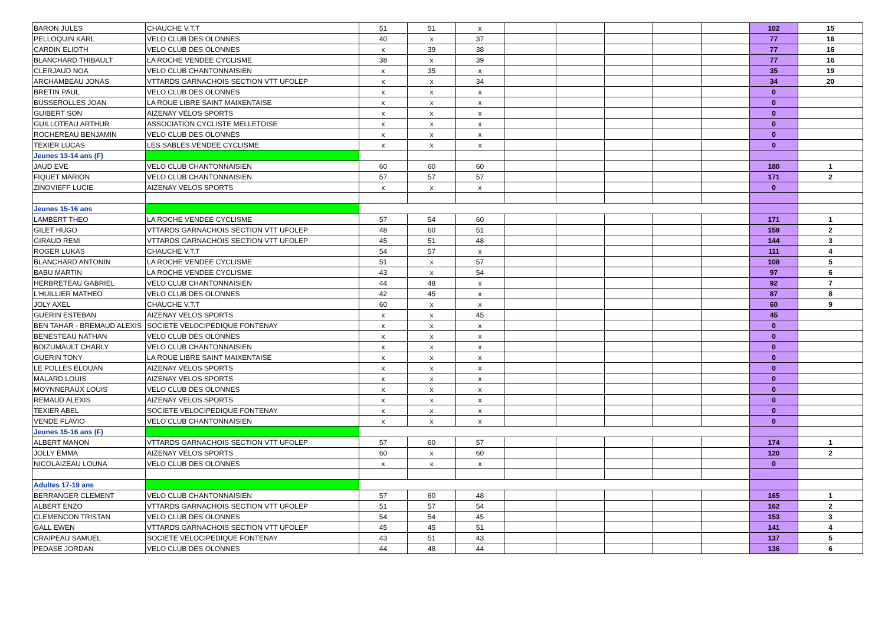| BARON JULES | CHAUCHE V.T.T | 51 | 51 | x | | | | | | 102 | 15 |
| PELLOQUIN KARL | VELO CLUB DES OLONNES | 40 | x | 37 | | | | | | 77 | 16 |
| CARDIN ELIOTH | VELO CLUB DES OLONNES | x | 39 | 38 | | | | | | 77 | 16 |
| BLANCHARD THIBAULT | LA ROCHE VENDEE CYCLISME | 38 | x | 39 | | | | | | 77 | 16 |
| CLERJAUD NOA | VELO CLUB CHANTONNAISIEN | x | 35 | x | | | | | | 35 | 19 |
| ARCHAMBEAU JONAS | VTTARDS GARNACHOIS SECTION VTT UFOLEP | x | x | 34 | | | | | | 34 | 20 |
| BRETIN PAUL | VELO CLUB DES OLONNES | x | x | x | | | | | | 0 | |
| BUSSEROLLES JOAN | LA ROUE LIBRE SAINT MAIXENTAISE | x | x | x | | | | | | 0 | |
| GUIBERT SON | AIZENAY VELOS SPORTS | x | x | x | | | | | | 0 | |
| GUILLOTEAU ARTHUR | ASSOCIATION CYCLISTE MELLETOISE | x | x | x | | | | | | 0 | |
| ROCHEREAU BENJAMIN | VELO CLUB DES OLONNES | x | x | x | | | | | | 0 | |
| TEXIER LUCAS | LES SABLES VENDEE CYCLISME | x | x | x | | | | | | 0 | |
| Jeunes 13-14 ans (F) | | | | | | | | | | | |
| JAUD EVE | VELO CLUB CHANTONNAISIEN | 60 | 60 | 60 | | | | | | 180 | 1 |
| FIQUET MARION | VELO CLUB CHANTONNAISIEN | 57 | 57 | 57 | | | | | | 171 | 2 |
| ZINOVIEFF LUCIE | AIZENAY VELOS SPORTS | x | x | x | | | | | | 0 | |
| Jeunes 15-16 ans | | | | | | | | | | | |
| LAMBERT THEO | LA ROCHE VENDEE CYCLISME | 57 | 54 | 60 | | | | | | 171 | 1 |
| GILET HUGO | VTTARDS GARNACHOIS SECTION VTT UFOLEP | 48 | 60 | 51 | | | | | | 159 | 2 |
| GIRAUD REMI | VTTARDS GARNACHOIS SECTION VTT UFOLEP | 45 | 51 | 48 | | | | | | 144 | 3 |
| ROGER LUKAS | CHAUCHE V.T.T | 54 | 57 | x | | | | | | 111 | 4 |
| BLANCHARD ANTONIN | LA ROCHE VENDEE CYCLISME | 51 | x | 57 | | | | | | 108 | 5 |
| BABU MARTIN | LA ROCHE VENDEE CYCLISME | 43 | x | 54 | | | | | | 97 | 6 |
| HERBRETEAU GABRIEL | VELO CLUB CHANTONNAISIEN | 44 | 48 | x | | | | | | 92 | 7 |
| L'HUILLIER MATHEO | VELO CLUB DES OLONNES | 42 | 45 | x | | | | | | 87 | 8 |
| JOLY AXEL | CHAUCHE V.T.T | 60 | x | x | | | | | | 60 | 9 |
| GUERIN ESTEBAN | AIZENAY VELOS SPORTS | x | x | 45 | | | | | | 45 | |
| BEN TAHAR - BREMAUD ALEXIS | SOCIETE VELOCIPEDIQUE FONTENAY | x | x | x | | | | | | 0 | |
| BENESTEAU NATHAN | VELO CLUB DES OLONNES | x | x | x | | | | | | 0 | |
| BOIZUMAULT CHARLY | VELO CLUB CHANTONNAISIEN | x | x | x | | | | | | 0 | |
| GUERIN TONY | LA ROUE LIBRE SAINT MAIXENTAISE | x | x | x | | | | | | 0 | |
| LE POLLES ELOUAN | AIZENAY VELOS SPORTS | x | x | x | | | | | | 0 | |
| MALARD LOUIS | AIZENAY VELOS SPORTS | x | x | x | | | | | | 0 | |
| MOYNNERAUX LOUIS | VELO CLUB DES OLONNES | x | x | x | | | | | | 0 | |
| REMAUD ALEXIS | AIZENAY VELOS SPORTS | x | x | x | | | | | | 0 | |
| TEXIER ABEL | SOCIETE VELOCIPEDIQUE FONTENAY | x | x | x | | | | | | 0 | |
| VENDE FLAVIO | VELO CLUB CHANTONNAISIEN | x | x | x | | | | | | 0 | |
| Jeunes 15-16 ans (F) | | | | | | | | | | | |
| ALBERT MANON | VTTARDS GARNACHOIS SECTION VTT UFOLEP | 57 | 60 | 57 | | | | | | 174 | 1 |
| JOLLY EMMA | AIZENAY VELOS SPORTS | 60 | x | 60 | | | | | | 120 | 2 |
| NICOLAIZEAU LOUNA | VELO CLUB DES OLONNES | x | x | x | | | | | | 0 | |
| Adultes 17-19 ans | | | | | | | | | | | |
| BERRANGER CLEMENT | VELO CLUB CHANTONNAISIEN | 57 | 60 | 48 | | | | | | 165 | 1 |
| ALBERT ENZO | VTTARDS GARNACHOIS SECTION VTT UFOLEP | 51 | 57 | 54 | | | | | | 162 | 2 |
| CLEMENCON TRISTAN | VELO CLUB DES OLONNES | 54 | 54 | 45 | | | | | | 153 | 3 |
| GALL EWEN | VTTARDS GARNACHOIS SECTION VTT UFOLEP | 45 | 45 | 51 | | | | | | 141 | 4 |
| CRAIPEAU SAMUEL | SOCIETE VELOCIPEDIQUE FONTENAY | 43 | 51 | 43 | | | | | | 137 | 5 |
| PEDASE JORDAN | VELO CLUB DES OLONNES | 44 | 48 | 44 | | | | | | 136 | 6 |